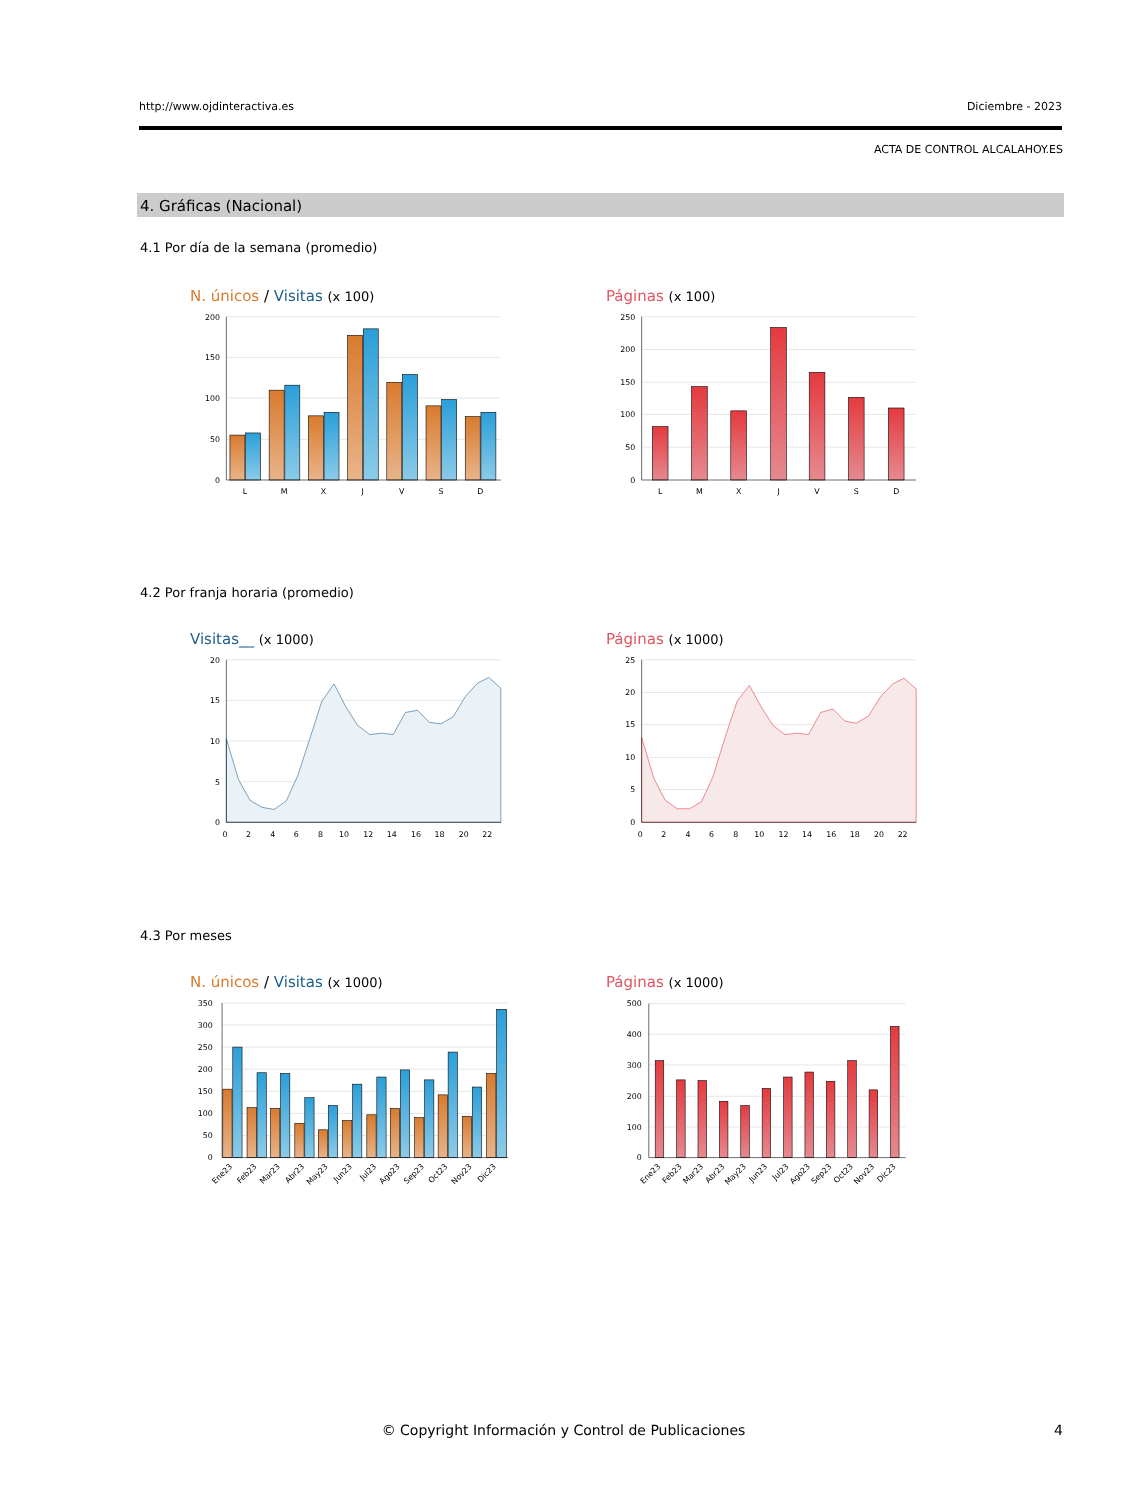http://www.ojdinteractiva.es Diciembre - 2023
ACTA DE CONTROL ALCALAHOY.ES
4. Gráficas (Nacional)
4.1 Por día de la semana (promedio)
N. únicos / Visitas (x 100)
200
150
100
50
0
L
M
X
J
V
S
D
Páginas (x 100)
250
200
150
100
50
0
L
M
X
J
V
S
D
4.2 Por franja horaria (promedio)
Visitas__ (x 1000)
20
15
10
5
0
0
2
4
6
8
10
12
14
16
18
20
22
Páginas (x 1000)
25
20
15
10
5
0
0
2
4
6
8
10
12
14
16
18
20
22
4.3 Por meses
N. únicos / Visitas (x 1000)
350
300
250
200
150
100
50
0
Ene23
Feb23
Mar23
Abr23
May23
Jun23
Jul23
Ago23
Sep23
Oct23
Nov23
Dic23
Páginas (x 1000)
500
400
300
200
100
0
Ene23
Feb23
Mar23
Abr23
May23
Jun23
Jul23
Ago23
Sep23
Oct23
Nov23
Dic23
© Copyright Información y Control de Publicaciones 4